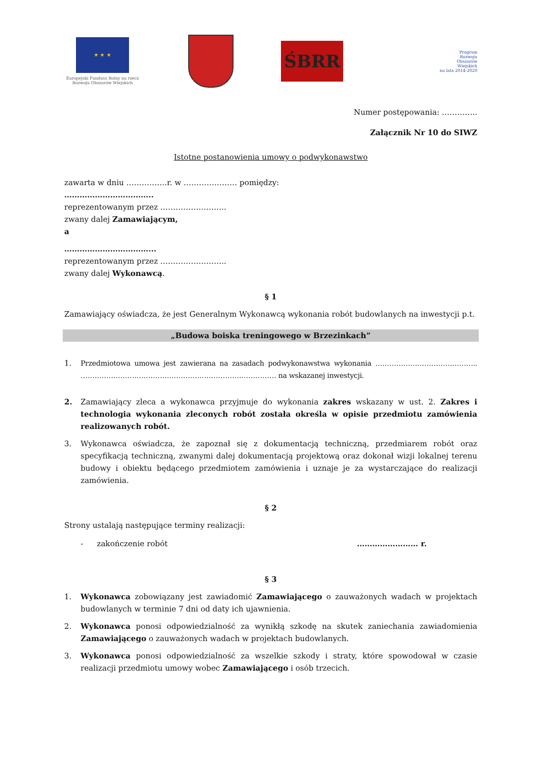★ ★ ★
Europejski Fundusz Rolny na rzecz
Rozwoju Obszarów Wiejskich
ŚBRR
Program
Rozwoju
Obszarów
Wiejskich
na lata 2014-2020
Numer postępowania: …………..
Załącznik Nr 10 do SIWZ
Istotne postanowienia umowy o podwykonawstwo
zawarta w dniu …………….r. w ………………… pomiędzy:
……………………………..
reprezentowanym przez ……………………..
zwany dalej Zamawiającym,
a
……………………………...
reprezentowanym przez ……………………..
zwany dalej Wykonawcą.
§ 1
Zamawiający oświadcza, że jest Generalnym Wykonawcą wykonania robót budowlanych na inwestycji p.t.
„Budowa boiska treningowego w Brzezinkach”
1. Przedmiotowa umowa jest zawierana na zasadach podwykonawstwa wykonania …………………………………….. ………………………………………………………………………… na wskazanej inwestycji.
2. Zamawiający zleca a wykonawca przyjmuje do wykonania zakres wskazany w ust. 2. Zakres i technologia wykonania zleconych robót została określa w opisie przedmiotu zamówienia realizowanych robót.
3. Wykonawca oświadcza, że zapoznał się z dokumentacją techniczną, przedmiarem robót oraz specyfikacją techniczną, zwanymi dalej dokumentacją projektową oraz dokonał wizji lokalnej terenu budowy i obiektu będącego przedmiotem zamówienia i uznaje je za wystarczające do realizacji zamówienia.
§ 2
Strony ustalają następujące terminy realizacji:
- zakończenie robót …………………… r.
§ 3
1. Wykonawca zobowiązany jest zawiadomić Zamawiającego o zauważonych wadach w projektach budowlanych w terminie 7 dni od daty ich ujawnienia.
2. Wykonawca ponosi odpowiedzialność za wynikłą szkodę na skutek zaniechania zawiadomienia Zamawiającego o zauważonych wadach w projektach budowlanych.
3. Wykonawca ponosi odpowiedzialność za wszelkie szkody i straty, które spowodował w czasie realizacji przedmiotu umowy wobec Zamawiającego i osób trzecich.